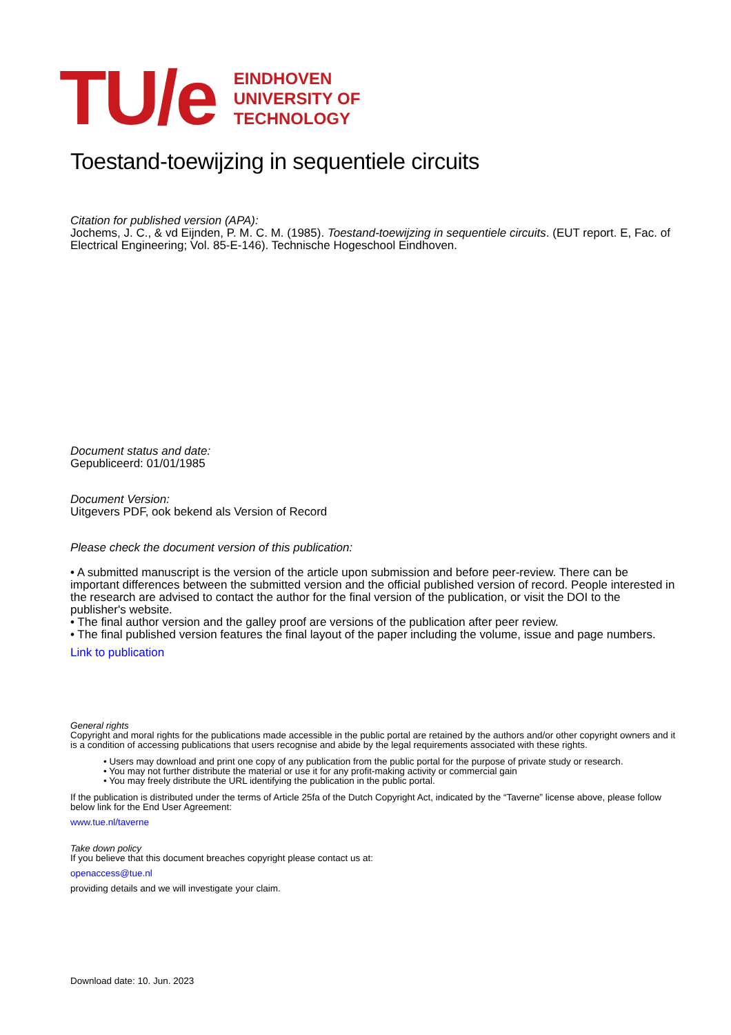TU/e
EINDHOVEN
UNIVERSITY OF
TECHNOLOGY
Toestand-toewijzing in sequentiele circuits
Citation for published version (APA):
Jochems, J. C., & vd Eijnden, P. M. C. M. (1985). Toestand-toewijzing in sequentiele circuits. (EUT report. E, Fac. of Electrical Engineering; Vol. 85-E-146). Technische Hogeschool Eindhoven.
Document status and date:
Gepubliceerd: 01/01/1985
Document Version:
Uitgevers PDF, ook bekend als Version of Record
Please check the document version of this publication:
• A submitted manuscript is the version of the article upon submission and before peer-review. There can be important differences between the submitted version and the official published version of record. People interested in the research are advised to contact the author for the final version of the publication, or visit the DOI to the publisher's website.
• The final author version and the galley proof are versions of the publication after peer review.
• The final published version features the final layout of the paper including the volume, issue and page numbers.
Link to publication
General rights
Copyright and moral rights for the publications made accessible in the public portal are retained by the authors and/or other copyright owners and it is a condition of accessing publications that users recognise and abide by the legal requirements associated with these rights.
• Users may download and print one copy of any publication from the public portal for the purpose of private study or research.
• You may not further distribute the material or use it for any profit-making activity or commercial gain
• You may freely distribute the URL identifying the publication in the public portal.
If the publication is distributed under the terms of Article 25fa of the Dutch Copyright Act, indicated by the “Taverne” license above, please follow below link for the End User Agreement:
www.tue.nl/taverne
Take down policy
If you believe that this document breaches copyright please contact us at:
openaccess@tue.nl
providing details and we will investigate your claim.
Download date: 10. Jun. 2023